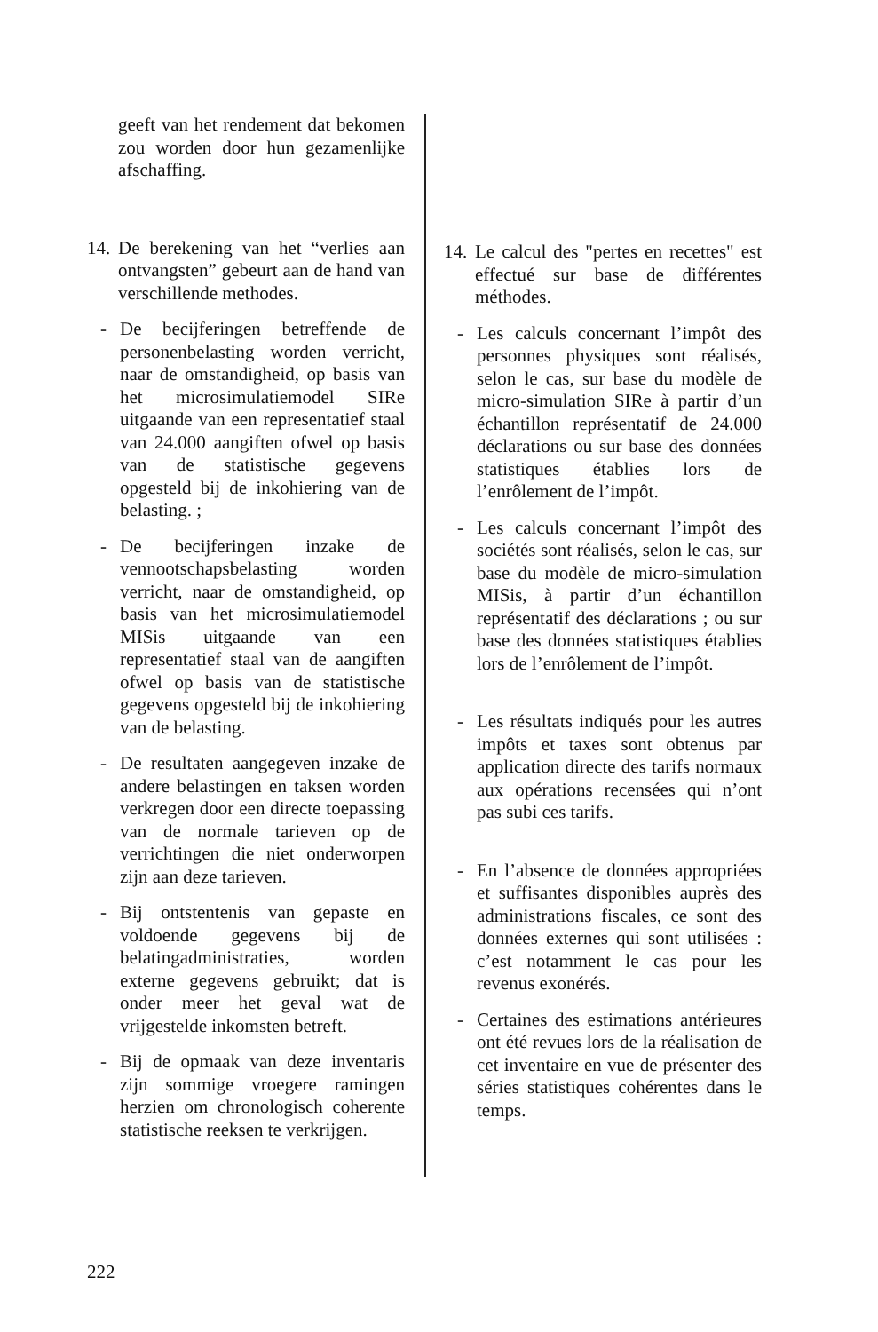geeft van het rendement dat bekomen zou worden door hun gezamenlijke afschaffing.
14.
De berekening van het “verlies aan ontvangsten” gebeurt aan de hand van verschillende methodes.
- De becijferingen betreffende de personenbelasting worden verricht, naar de omstandigheid, op basis van het microsimulatiemodel SIRe uitgaande van een representatief staal van 24.000 aangiften ofwel op basis van de statistische gegevens opgesteld bij de inkohiering van de belasting. ;
- De becijferingen inzake de vennootschapsbelasting worden verricht, naar de omstandigheid, op basis van het microsimulatiemodel MISis uitgaande van een representatief staal van de aangiften ofwel op basis van de statistische gegevens opgesteld bij de inkohiering van de belasting.
- De resultaten aangegeven inzake de andere belastingen en taksen worden verkregen door een directe toepassing van de normale tarieven op de verrichtingen die niet onderworpen zijn aan deze tarieven.
- Bij ontstentenis van gepaste en voldoende gegevens bij de belatingadministraties, worden externe gegevens gebruikt; dat is onder meer het geval wat de vrijgestelde inkomsten betreft.
- Bij de opmaak van deze inventaris zijn sommige vroegere ramingen herzien om chronologisch coherente statistische reeksen te verkrijgen.
14.
Le calcul des "pertes en recettes" est effectué sur base de différentes méthodes.
- Les calculs concernant l’impôt des personnes physiques sont réalisés, selon le cas, sur base du modèle de micro-simulation SIRe à partir d’un échantillon représentatif de 24.000 déclarations ou sur base des données statistiques établies lors de l’enrôlement de l’impôt.
- Les calculs concernant l’impôt des sociétés sont réalisés, selon le cas, sur base du modèle de micro-simulation MISis, à partir d’un échantillon représentatif des déclarations ; ou sur base des données statistiques établies lors de l’enrôlement de l’impôt.
- Les résultats indiqués pour les autres impôts et taxes sont obtenus par application directe des tarifs normaux aux opérations recensées qui n’ont pas subi ces tarifs.
- En l’absence de données appropriées et suffisantes disponibles auprès des administrations fiscales, ce sont des données externes qui sont utilisées : c’est notamment le cas pour les revenus exonérés.
- Certaines des estimations antérieures ont été revues lors de la réalisation de cet inventaire en vue de présenter des séries statistiques cohérentes dans le temps.
222